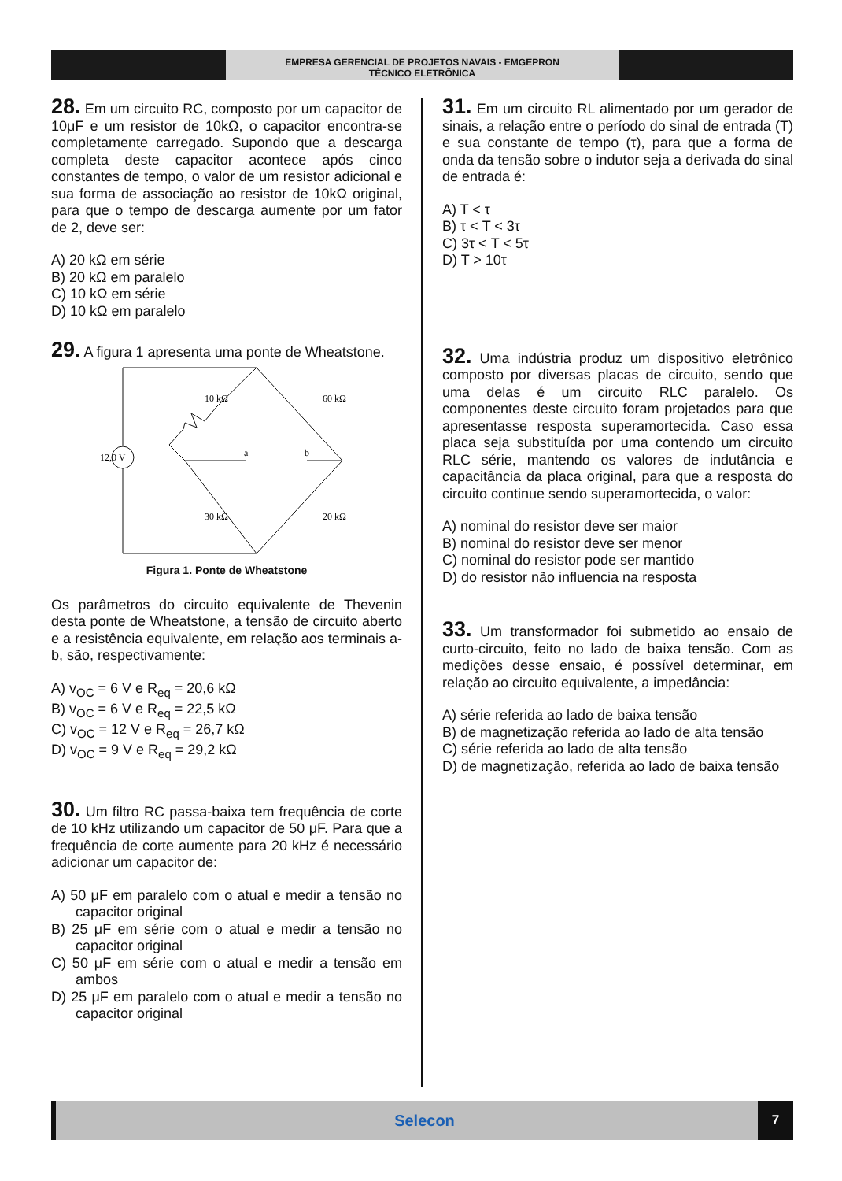EMPRESA GERENCIAL DE PROJETOS NAVAIS - EMGEPRON
TÉCNICO ELETRÔNICA
28. Em um circuito RC, composto por um capacitor de 10μF e um resistor de 10kΩ, o capacitor encontra-se completamente carregado. Supondo que a descarga completa deste capacitor acontece após cinco constantes de tempo, o valor de um resistor adicional e sua forma de associação ao resistor de 10kΩ original, para que o tempo de descarga aumente por um fator de 2, deve ser:
A) 20 kΩ em série
B) 20 kΩ em paralelo
C) 10 kΩ em série
D) 10 kΩ em paralelo
29. A figura 1 apresenta uma ponte de Wheatstone.
12,0 V
10 kΩ
60 kΩ
30 kΩ
20 kΩ
a
b
Figura 1. Ponte de Wheatstone
Os parâmetros do circuito equivalente de Thevenin desta ponte de Wheatstone, a tensão de circuito aberto e a resistência equivalente, em relação aos terminais a-b, são, respectivamente:
A) v<sub>OC</sub> = 6 V e R<sub>eq</sub> = 20,6 kΩ
B) v<sub>OC</sub> = 6 V e R<sub>eq</sub> = 22,5 kΩ
C) v<sub>OC</sub> = 12 V e R<sub>eq</sub> = 26,7 kΩ
D) v<sub>OC</sub> = 9 V e R<sub>eq</sub> = 29,2 kΩ
30. Um filtro RC passa-baixa tem frequência de corte de 10 kHz utilizando um capacitor de 50 μF. Para que a frequência de corte aumente para 20 kHz é necessário adicionar um capacitor de:
A) 50 μF em paralelo com o atual e medir a tensão no capacitor original
B) 25 μF em série com o atual e medir a tensão no capacitor original
C) 50 μF em série com o atual e medir a tensão em ambos
D) 25 μF em paralelo com o atual e medir a tensão no capacitor original
31. Em um circuito RL alimentado por um gerador de sinais, a relação entre o período do sinal de entrada (T) e sua constante de tempo (τ), para que a forma de onda da tensão sobre o indutor seja a derivada do sinal de entrada é:
A) T < τ
B) τ < T < 3τ
C) 3τ < T < 5τ
D) T > 10τ
32. Uma indústria produz um dispositivo eletrônico composto por diversas placas de circuito, sendo que uma delas é um circuito RLC paralelo. Os componentes deste circuito foram projetados para que apresentasse resposta superamortecida. Caso essa placa seja substituída por uma contendo um circuito RLC série, mantendo os valores de indutância e capacitância da placa original, para que a resposta do circuito continue sendo superamortecida, o valor:
A) nominal do resistor deve ser maior
B) nominal do resistor deve ser menor
C) nominal do resistor pode ser mantido
D) do resistor não influencia na resposta
33. Um transformador foi submetido ao ensaio de curto-circuito, feito no lado de baixa tensão. Com as medições desse ensaio, é possível determinar, em relação ao circuito equivalente, a impedância:
A) série referida ao lado de baixa tensão
B) de magnetização referida ao lado de alta tensão
C) série referida ao lado de alta tensão
D) de magnetização, referida ao lado de baixa tensão
Selecon
7